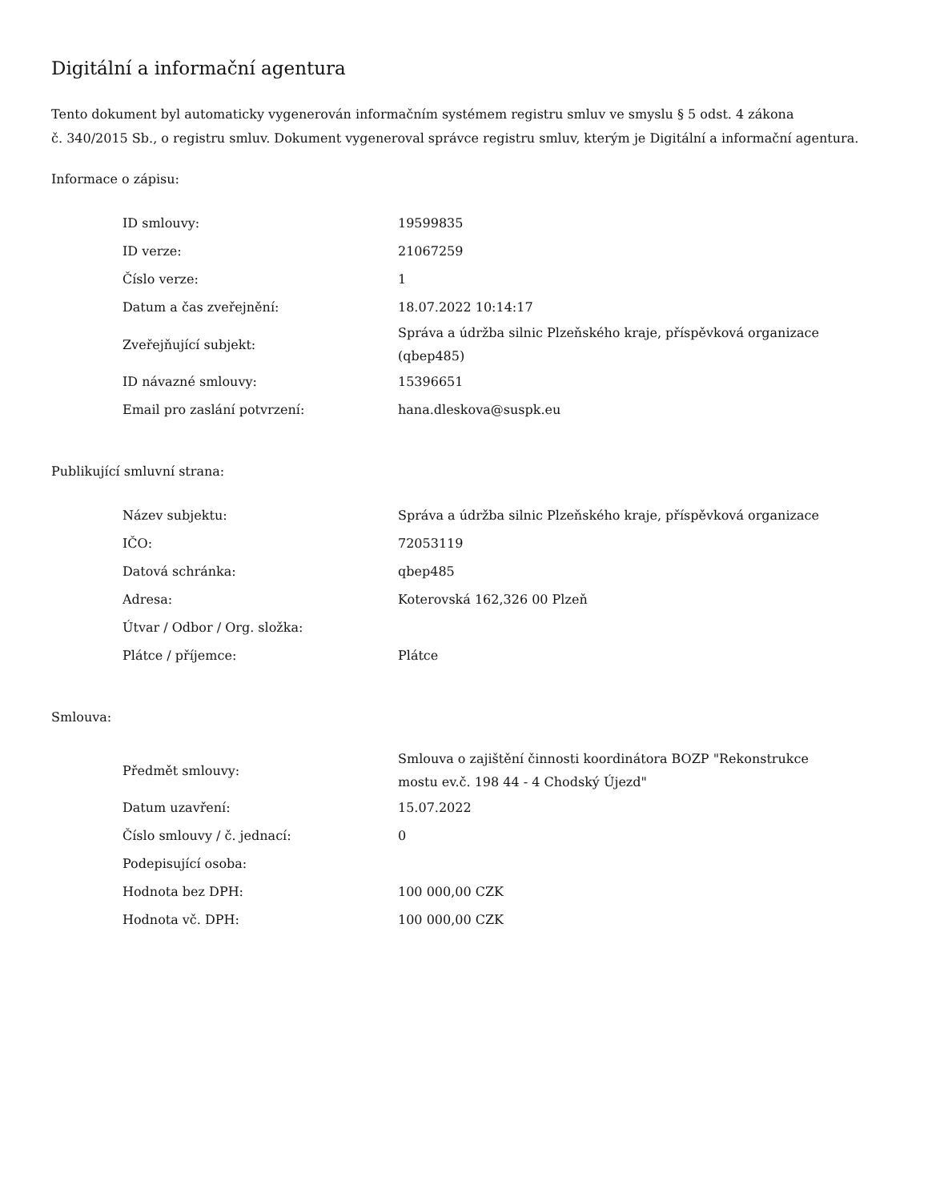Digitální a informační agentura
Tento dokument byl automaticky vygenerován informačním systémem registru smluv ve smyslu § 5 odst. 4 zákona
č. 340/2015 Sb., o registru smluv. Dokument vygeneroval správce registru smluv, kterým je Digitální a informační agentura.
Informace o zápisu:
| ID smlouvy: | 19599835 |
| ID verze: | 21067259 |
| Číslo verze: | 1 |
| Datum a čas zveřejnění: | 18.07.2022 10:14:17 |
| Zveřejňující subjekt: | Správa a údržba silnic Plzeňského kraje, příspěvková organizace (qbep485) |
| ID návazné smlouvy: | 15396651 |
| Email pro zaslání potvrzení: | hana.dleskova@suspk.eu |
Publikující smluvní strana:
| Název subjektu: | Správa a údržba silnic Plzeňského kraje, příspěvková organizace |
| IČO: | 72053119 |
| Datová schránka: | qbep485 |
| Adresa: | Koterovská 162,326 00 Plzeň |
| Útvar / Odbor / Org. složka: | |
| Plátce / příjemce: | Plátce |
Smlouva:
| Předmět smlouvy: | Smlouva o zajištění činnosti koordinátora BOZP "Rekonstrukce mostu ev.č. 198 44 - 4 Chodský Újezd" |
| Datum uzavření: | 15.07.2022 |
| Číslo smlouvy / č. jednací: | 0 |
| Podepisující osoba: | |
| Hodnota bez DPH: | 100 000,00 CZK |
| Hodnota vč. DPH: | 100 000,00 CZK |